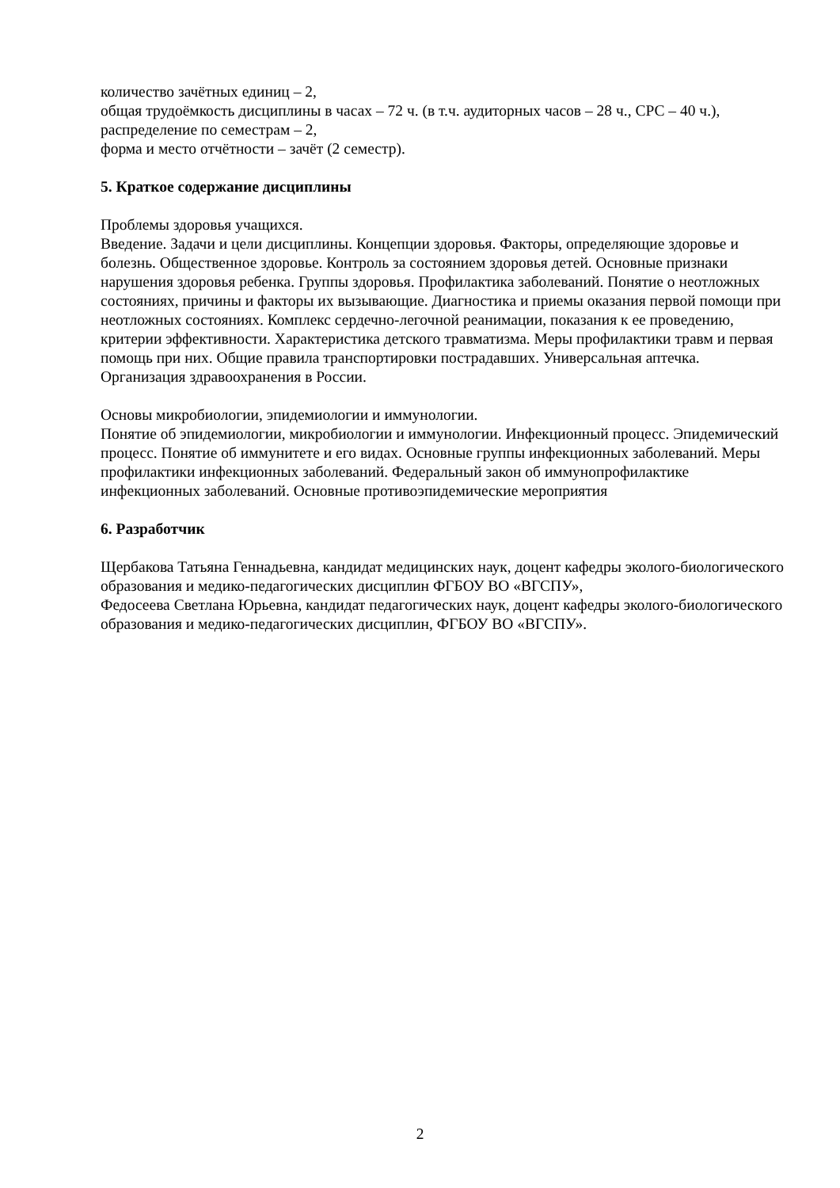количество зачётных единиц – 2,
общая трудоёмкость дисциплины в часах – 72 ч. (в т.ч. аудиторных часов – 28 ч., СРС – 40 ч.),
распределение по семестрам – 2,
форма и место отчётности – зачёт (2 семестр).
5. Краткое содержание дисциплины
Проблемы здоровья учащихся.
Введение. Задачи и цели дисциплины. Концепции здоровья. Факторы, определяющие здоровье и болезнь. Общественное здоровье. Контроль за состоянием здоровья детей. Основные признаки нарушения здоровья ребенка. Группы здоровья. Профилактика заболеваний. Понятие о неотложных состояниях, причины и факторы их вызывающие. Диагностика и приемы оказания первой помощи при неотложных состояниях. Комплекс сердечно-легочной реанимации, показания к ее проведению, критерии эффективности. Характеристика детского травматизма. Меры профилактики травм и первая помощь при них. Общие правила транспортировки пострадавших. Универсальная аптечка. Организация здравоохранения в России.
Основы микробиологии, эпидемиологии и иммунологии.
Понятие об эпидемиологии, микробиологии и иммунологии. Инфекционный процесс. Эпидемический процесс. Понятие об иммунитете и его видах. Основные группы инфекционных заболеваний. Меры профилактики инфекционных заболеваний. Федеральный закон об иммунопрофилактике инфекционных заболеваний. Основные противоэпидемические мероприятия
6. Разработчик
Щербакова Татьяна Геннадьевна, кандидат медицинских наук, доцент кафедры эколого-биологического образования и медико-педагогических дисциплин ФГБОУ ВО «ВГСПУ»,
Федосеева Светлана Юрьевна, кандидат педагогических наук, доцент кафедры эколого-биологического образования и медико-педагогических дисциплин, ФГБОУ ВО «ВГСПУ».
2